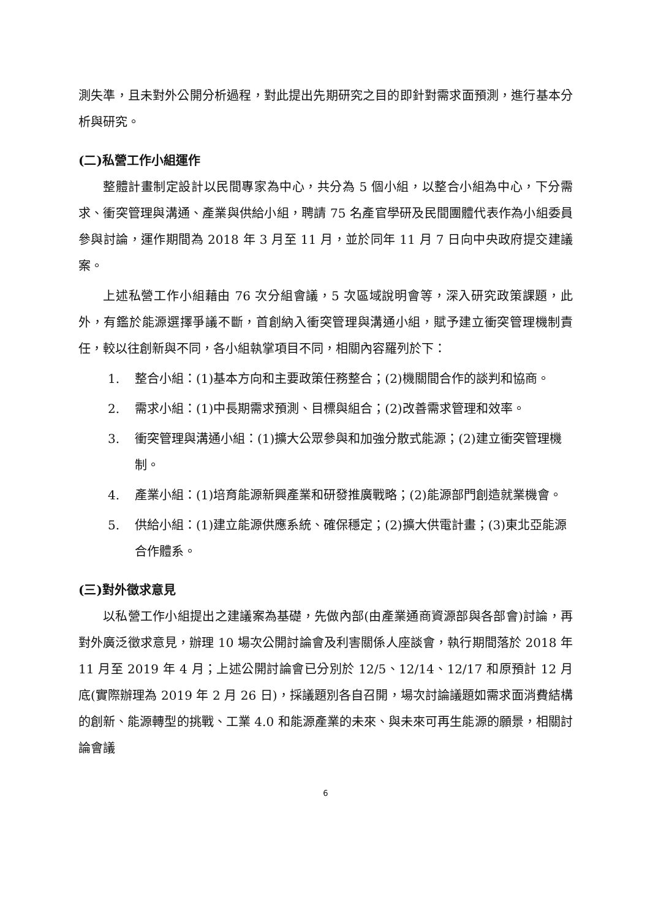測失準，且未對外公開分析過程，對此提出先期研究之目的即針對需求面預測，進行基本分析與研究。
(二)私營工作小組運作
整體計畫制定設計以民間專家為中心，共分為 5 個小組，以整合小組為中心，下分需求、衝突管理與溝通、產業與供給小組，聘請 75 名產官學研及民間團體代表作為小組委員參與討論，運作期間為 2018 年 3 月至 11 月，並於同年 11 月 7 日向中央政府提交建議案。
上述私營工作小組藉由 76 次分組會議，5 次區域說明會等，深入研究政策課題，此外，有鑑於能源選擇爭議不斷，首創納入衝突管理與溝通小組，賦予建立衝突管理機制責任，較以往創新與不同，各小組執掌項目不同，相關內容羅列於下：
1. 整合小組：(1)基本方向和主要政策任務整合；(2)機關間合作的談判和協商。
2. 需求小組：(1)中長期需求預測、目標與組合；(2)改善需求管理和效率。
3. 衝突管理與溝通小組：(1)擴大公眾參與和加強分散式能源；(2)建立衝突管理機制。
4. 產業小組：(1)培育能源新興產業和研發推廣戰略；(2)能源部門創造就業機會。
5. 供給小組：(1)建立能源供應系統、確保穩定；(2)擴大供電計畫；(3)東北亞能源合作體系。
(三)對外徵求意見
以私營工作小組提出之建議案為基礎，先做內部(由產業通商資源部與各部會)討論，再對外廣泛徵求意見，辦理 10 場次公開討論會及利害關係人座談會，執行期間落於 2018 年 11 月至 2019 年 4 月；上述公開討論會已分別於 12/5、12/14、12/17 和原預計 12 月底(實際辦理為 2019 年 2 月 26 日)，採議題別各自召開，場次討論議題如需求面消費結構的創新、能源轉型的挑戰、工業 4.0 和能源產業的未來、與未來可再生能源的願景，相關討論會議
6